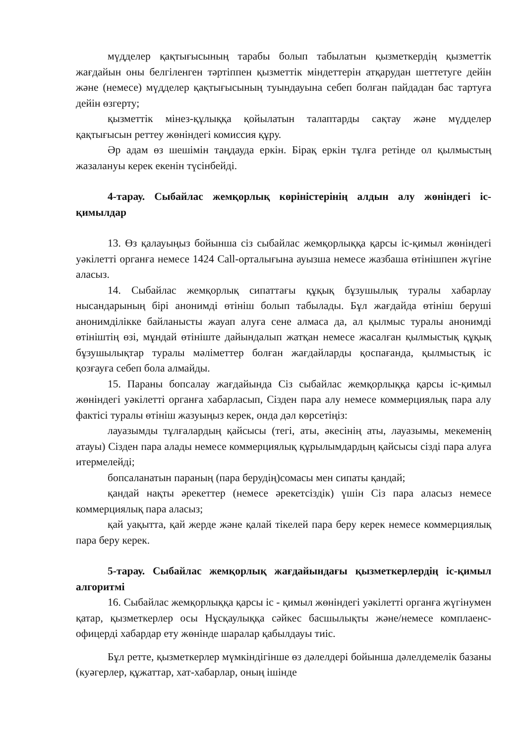мүдделер қақтығысының тарабы болып табылатын қызметкердің қызметтік жағдайын оны белгіленген тәртіппен қызметтік міндеттерін атқарудан шеттетуге дейін және (немесе) мүдделер қақтығысының туындауына себеп болған пайдадан бас тартуға дейін өзгерту;
қызметтік мінез-құлыққа қойылатын талаптарды сақтау және мүдделер қақтығысын реттеу жөніндегі комиссия құру.
Әр адам өз шешімін таңдауда еркін. Бірақ еркін тұлға ретінде ол қылмыстың жазалануы керек екенін түсінбейді.
4-тарау. Сыбайлас жемқорлық көріністерінің алдын алу жөніндегі іс-қимылдар
13. Өз қалауыңыз бойынша сіз сыбайлас жемқорлыққа қарсы іс-қимыл жөніндегі уәкілетті органға немесе 1424 Call-орталығына ауызша немесе жазбаша өтінішпен жүгіне аласыз.
14. Сыбайлас жемқорлық сипаттағы құқық бұзушылық туралы хабарлау нысандарының бірі анонимді өтініш болып табылады. Бұл жағдайда өтініш беруші анонимділікке байланысты жауап алуға сене алмаса да, ал қылмыс туралы анонимді өтініштің өзі, мұндай өтініште дайындалып жатқан немесе жасалған қылмыстық құқық бұзушылықтар туралы мәліметтер болған жағдайларды қоспағанда, қылмыстық іс қозғауға себеп бола алмайды.
15. Параны бопсалау жағдайында Сіз сыбайлас жемқорлыққа қарсы іс-қимыл жөніндегі уәкілетті органға хабарласып, Сізден пара алу немесе коммерциялық пара алу фактісі туралы өтініш жазуыңыз керек, онда дәл көрсетіңіз:
лауазымды тұлғалардың қайсысы (тегі, аты, әкесінің аты, лауазымы, мекеменің атауы) Сізден пара алады немесе коммерциялық құрылымдардың қайсысы сізді пара алуға итермелейді;
бопсаланатын параның (пара берудің)сомасы мен сипаты қандай;
қандай нақты әрекеттер (немесе әрекетсіздік) үшін Сіз пара аласыз немесе коммерциялық пара аласыз;
қай уақытта, қай жерде және қалай тікелей пара беру керек немесе коммерциялық пара беру керек.
5-тарау. Сыбайлас жемқорлық жағдайындағы қызметкерлердің іс-қимыл алгоритмі
16. Сыбайлас жемқорлыққа қарсы іс - қимыл жөніндегі уәкілетті органға жүгінумен қатар, қызметкерлер осы Нұсқаулыққа сәйкес басшылықты және/немесе комплаенс-офицерді хабардар ету жөнінде шаралар қабылдауы тиіс.
Бұл ретте, қызметкерлер мүмкіндігінше өз дәлелдері бойынша дәлелдемелік базаны (куәгерлер, құжаттар, хат-хабарлар, оның ішінде